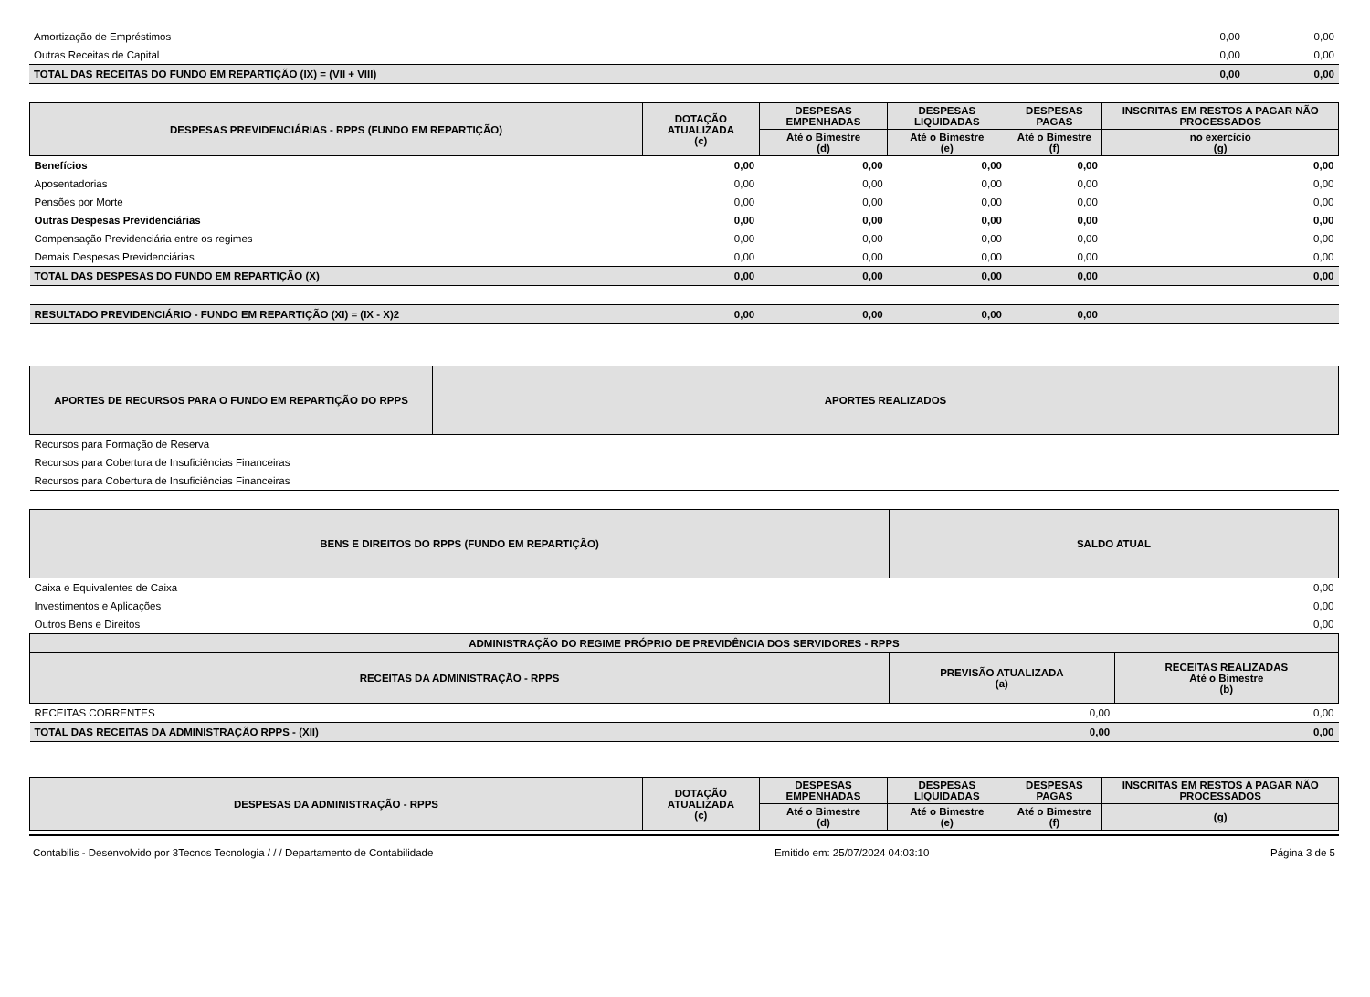| Amortização de Empréstimos | 0,00 | 0,00 |
| Outras Receitas de Capital | 0,00 | 0,00 |
| TOTAL DAS RECEITAS DO FUNDO EM REPARTIÇÃO (IX) = (VII + VIII) | 0,00 | 0,00 |
| DESPESAS PREVIDENCIÁRIAS - RPPS (FUNDO EM REPARTIÇÃO) | DOTAÇÃO ATUALIZADA (c) | DESPESAS EMPENHADAS | DESPESAS LIQUIDADAS | DESPESAS PAGAS | INSCRITAS EM RESTOS A PAGAR NÃO PROCESSADOS |
| --- | --- | --- | --- | --- | --- |
| | | Até o Bimestre (d) | Até o Bimestre (e) | Até o Bimestre (f) | no exercício (g) |
| Benefícios | 0,00 | 0,00 | 0,00 | 0,00 | 0,00 |
| Aposentadorias | 0,00 | 0,00 | 0,00 | 0,00 | 0,00 |
| Pensões por Morte | 0,00 | 0,00 | 0,00 | 0,00 | 0,00 |
| Outras Despesas Previdenciárias | 0,00 | 0,00 | 0,00 | 0,00 | 0,00 |
| Compensação Previdenciária entre os regimes | 0,00 | 0,00 | 0,00 | 0,00 | 0,00 |
| Demais Despesas Previdenciárias | 0,00 | 0,00 | 0,00 | 0,00 | 0,00 |
| TOTAL DAS DESPESAS DO FUNDO EM REPARTIÇÃO (X) | 0,00 | 0,00 | 0,00 | 0,00 | 0,00 |
| RESULTADO PREVIDENCIÁRIO - FUNDO EM REPARTIÇÃO (XI) = (IX - X)2 | 0,00 | 0,00 | 0,00 | 0,00 | |
| APORTES DE RECURSOS PARA O FUNDO EM REPARTIÇÃO DO RPPS | APORTES REALIZADOS |
| --- | --- |
| Recursos para Formação de Reserva | |
| Recursos para Cobertura de Insuficiências Financeiras | |
| Recursos para Cobertura de Insuficiências Financeiras | |
| BENS E DIREITOS DO RPPS (FUNDO EM REPARTIÇÃO) | SALDO ATUAL |
| --- | --- |
| Caixa e Equivalentes de Caixa | 0,00 |
| Investimentos e Aplicações | 0,00 |
| Outros Bens e Direitos | 0,00 |
| ADMINISTRAÇÃO DO REGIME PRÓPRIO DE PREVIDÊNCIA DOS SERVIDORES - RPPS | | |
| --- | --- | --- |
| RECEITAS DA ADMINISTRAÇÃO - RPPS | PREVISÃO ATUALIZADA (a) | RECEITAS REALIZADAS Até o Bimestre (b) |
| RECEITAS CORRENTES | 0,00 | 0,00 |
| TOTAL DAS RECEITAS DA ADMINISTRAÇÃO RPPS - (XII) | 0,00 | 0,00 |
| DESPESAS DA ADMINISTRAÇÃO - RPPS | DOTAÇÃO ATUALIZADA (c) | DESPESAS EMPENHADAS | DESPESAS LIQUIDADAS | DESPESAS PAGAS | INSCRITAS EM RESTOS A PAGAR NÃO PROCESSADOS |
| --- | --- | --- | --- | --- | --- |
| | | Até o Bimestre (d) | Até o Bimestre (e) | Até o Bimestre (f) | (g) |
Contabilis - Desenvolvido por 3Tecnos Tecnologia / / / Departamento de Contabilidade Emitido em: 25/07/2024 04:03:10 Página 3 de 5